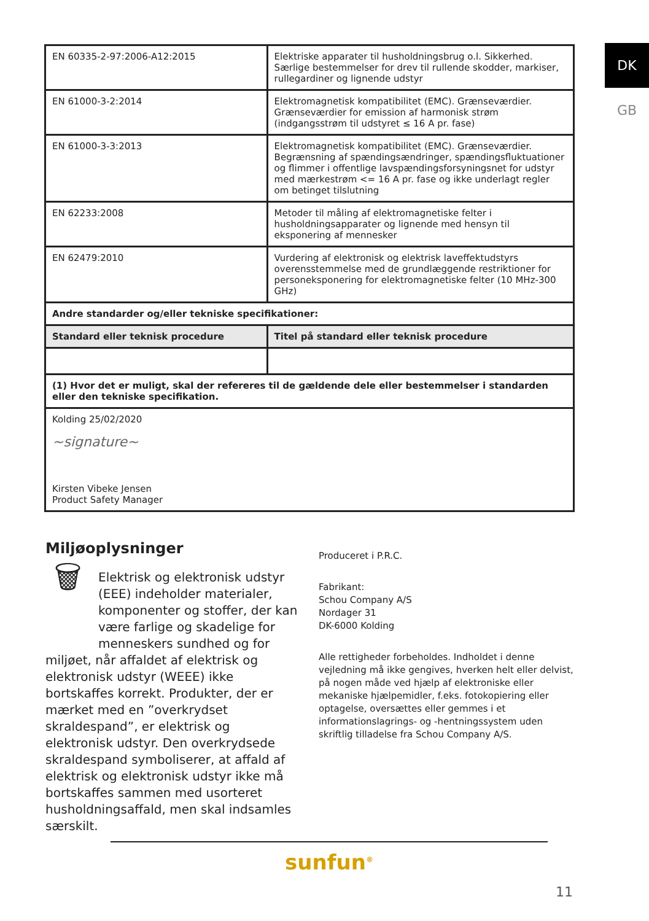DK
GB
| EN 60335-2-97:2006-A12:2015 | Elektriske apparater til husholdningsbrug o.l. Sikkerhed. Særlige bestemmelser for drev til rullende skodder, markiser, rullegardiner og lignende udstyr |
| EN 61000-3-2:2014 | Elektromagnetisk kompatibilitet (EMC). Grænseværdier. Grænseværdier for emission af harmonisk strøm (indgangsstrøm til udstyret ≤ 16 A pr. fase) |
| EN 61000-3-3:2013 | Elektromagnetisk kompatibilitet (EMC). Grænseværdier. Begrænsning af spændingsændringer, spændingsfluktuationer og flimmer i offentlige lavspændingsforsyningsnet for udstyr med mærkestrøm <= 16 A pr. fase og ikke underlagt regler om betinget tilslutning |
| EN 62233:2008 | Metoder til måling af elektromagnetiske felter i husholdningsapparater og lignende med hensyn til eksponering af mennesker |
| EN 62479:2010 | Vurdering af elektronisk og elektrisk laveffektudstyrs overensstemmelse med de grundlæggende restriktioner for personeksponering for elektromagnetiske felter (10 MHz-300 GHz) |
| Andre standarder og/eller tekniske specifikationer: | |
| Standard eller teknisk procedure | Titel på standard eller teknisk procedure |
| (1) Hvor det er muligt, skal der refereres til de gældende dele eller bestemmelser i standarden eller den tekniske specifikation. | |
| Kolding 25/02/2020 ~signature~ Kirsten Vibeke Jensen Product Safety Manager | |
Miljøoplysninger
🗑
Elektrisk og elektronisk udstyr (EEE) indeholder materialer, komponenter og stoffer, der kan være farlige og skadelige for menneskers sundhed og for miljøet, når affaldet af elektrisk og elektronisk udstyr (WEEE) ikke bortskaffes korrekt. Produkter, der er mærket med en ”overkrydset skraldespand”, er elektrisk og elektronisk udstyr. Den overkrydsede skraldespand symboliserer, at affald af elektrisk og elektronisk udstyr ikke må bortskaffes sammen med usorteret husholdningsaffald, men skal indsamles særskilt.
Produceret i P.R.C.
Fabrikant:
Schou Company A/S
Nordager 31
DK-6000 Kolding
Alle rettigheder forbeholdes. Indholdet i denne vejledning må ikke gengives, hverken helt eller delvist, på nogen måde ved hjælp af elektroniske eller mekaniske hjælpemidler, f.eks. fotokopiering eller optagelse, oversættes eller gemmes i et informationslagrings- og -hentningssystem uden skriftlig tilladelse fra Schou Company A/S.
sunfun<sup>®</sup>
11